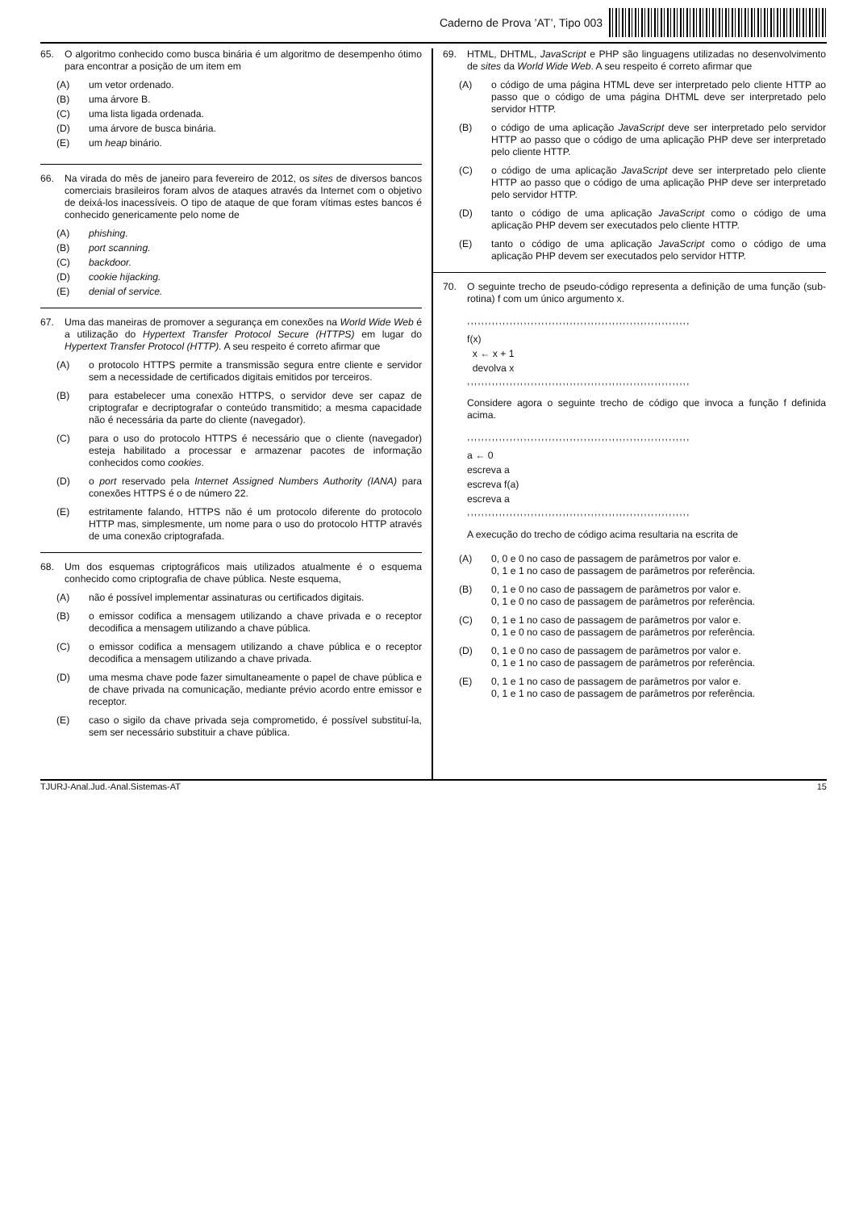Caderno de Prova ’AT’, Tipo 003
65. O algoritmo conhecido como busca binária é um algoritmo de desempenho ótimo para encontrar a posição de um item em
(A) um vetor ordenado.
(B) uma árvore B.
(C) uma lista ligada ordenada.
(D) uma árvore de busca binária.
(E) um heap binário.
66. Na virada do mês de janeiro para fevereiro de 2012, os sites de diversos bancos comerciais brasileiros foram alvos de ataques através da Internet com o objetivo de deixá-los inacessíveis. O tipo de ataque de que foram vítimas estes bancos é conhecido genericamente pelo nome de
(A) phishing.
(B) port scanning.
(C) backdoor.
(D) cookie hijacking.
(E) denial of service.
67. Uma das maneiras de promover a segurança em conexões na World Wide Web é a utilização do Hypertext Transfer Protocol Secure (HTTPS) em lugar do Hypertext Transfer Protocol (HTTP). A seu respeito é correto afirmar que
(A) o protocolo HTTPS permite a transmissão segura entre cliente e servidor sem a necessidade de certificados digitais emitidos por terceiros.
(B) para estabelecer uma conexão HTTPS, o servidor deve ser capaz de criptografar e decriptografar o conteúdo transmitido; a mesma capacidade não é necessária da parte do cliente (navegador).
(C) para o uso do protocolo HTTPS é necessário que o cliente (navegador) esteja habilitado a processar e armazenar pacotes de informação conhecidos como cookies.
(D) o port reservado pela Internet Assigned Numbers Authority (IANA) para conexões HTTPS é o de número 22.
(E) estritamente falando, HTTPS não é um protocolo diferente do protocolo HTTP mas, simplesmente, um nome para o uso do protocolo HTTP através de uma conexão criptografada.
68. Um dos esquemas criptográficos mais utilizados atualmente é o esquema conhecido como criptografia de chave pública. Neste esquema,
(A) não é possível implementar assinaturas ou certificados digitais.
(B) o emissor codifica a mensagem utilizando a chave privada e o receptor decodifica a mensagem utilizando a chave pública.
(C) o emissor codifica a mensagem utilizando a chave pública e o receptor decodifica a mensagem utilizando a chave privada.
(D) uma mesma chave pode fazer simultaneamente o papel de chave pública e de chave privada na comunicação, mediante prévio acordo entre emissor e receptor.
(E) caso o sigilo da chave privada seja comprometido, é possível substituí-la, sem ser necessário substituir a chave pública.
69. HTML, DHTML, JavaScript e PHP são linguagens utilizadas no desenvolvimento de sites da World Wide Web. A seu respeito é correto afirmar que
(A) o código de uma página HTML deve ser interpretado pelo cliente HTTP ao passo que o código de uma página DHTML deve ser interpretado pelo servidor HTTP.
(B) o código de uma aplicação JavaScript deve ser interpretado pelo servidor HTTP ao passo que o código de uma aplicação PHP deve ser interpretado pelo cliente HTTP.
(C) o código de uma aplicação JavaScript deve ser interpretado pelo cliente HTTP ao passo que o código de uma aplicação PHP deve ser interpretado pelo servidor HTTP.
(D) tanto o código de uma aplicação JavaScript como o código de uma aplicação PHP devem ser executados pelo cliente HTTP.
(E) tanto o código de uma aplicação JavaScript como o código de uma aplicação PHP devem ser executados pelo servidor HTTP.
70. O seguinte trecho de pseudo-código representa a definição de uma função (sub-rotina) f com um único argumento x.
,,,,,,,,,,,,,,,,,,,,,,,,,,,,,,,,,,,,,,,,,,,,,,,,,,,,,,,,,,,,,,,
f(x)
x ← x + 1
devolva x
,,,,,,,,,,,,,,,,,,,,,,,,,,,,,,,,,,,,,,,,,,,,,,,,,,,,,,,,,,,,,,,
Considere agora o seguinte trecho de código que invoca a função f definida acima.
,,,,,,,,,,,,,,,,,,,,,,,,,,,,,,,,,,,,,,,,,,,,,,,,,,,,,,,,,,,,,,,
a ← 0
escreva a
escreva f(a)
escreva a
,,,,,,,,,,,,,,,,,,,,,,,,,,,,,,,,,,,,,,,,,,,,,,,,,,,,,,,,,,,,,,,
A execução do trecho de código acima resultaria na escrita de
(A) 0, 0 e 0 no caso de passagem de parâmetros por valor e.
0, 1 e 1 no caso de passagem de parâmetros por referência.
(B) 0, 1 e 0 no caso de passagem de parâmetros por valor e.
0, 1 e 0 no caso de passagem de parâmetros por referência.
(C) 0, 1 e 1 no caso de passagem de parâmetros por valor e.
0, 1 e 0 no caso de passagem de parâmetros por referência.
(D) 0, 1 e 0 no caso de passagem de parâmetros por valor e.
0, 1 e 1 no caso de passagem de parâmetros por referência.
(E) 0, 1 e 1 no caso de passagem de parâmetros por valor e.
0, 1 e 1 no caso de passagem de parâmetros por referência.
TJURJ-Anal.Jud.-Anal.Sistemas-AT 15